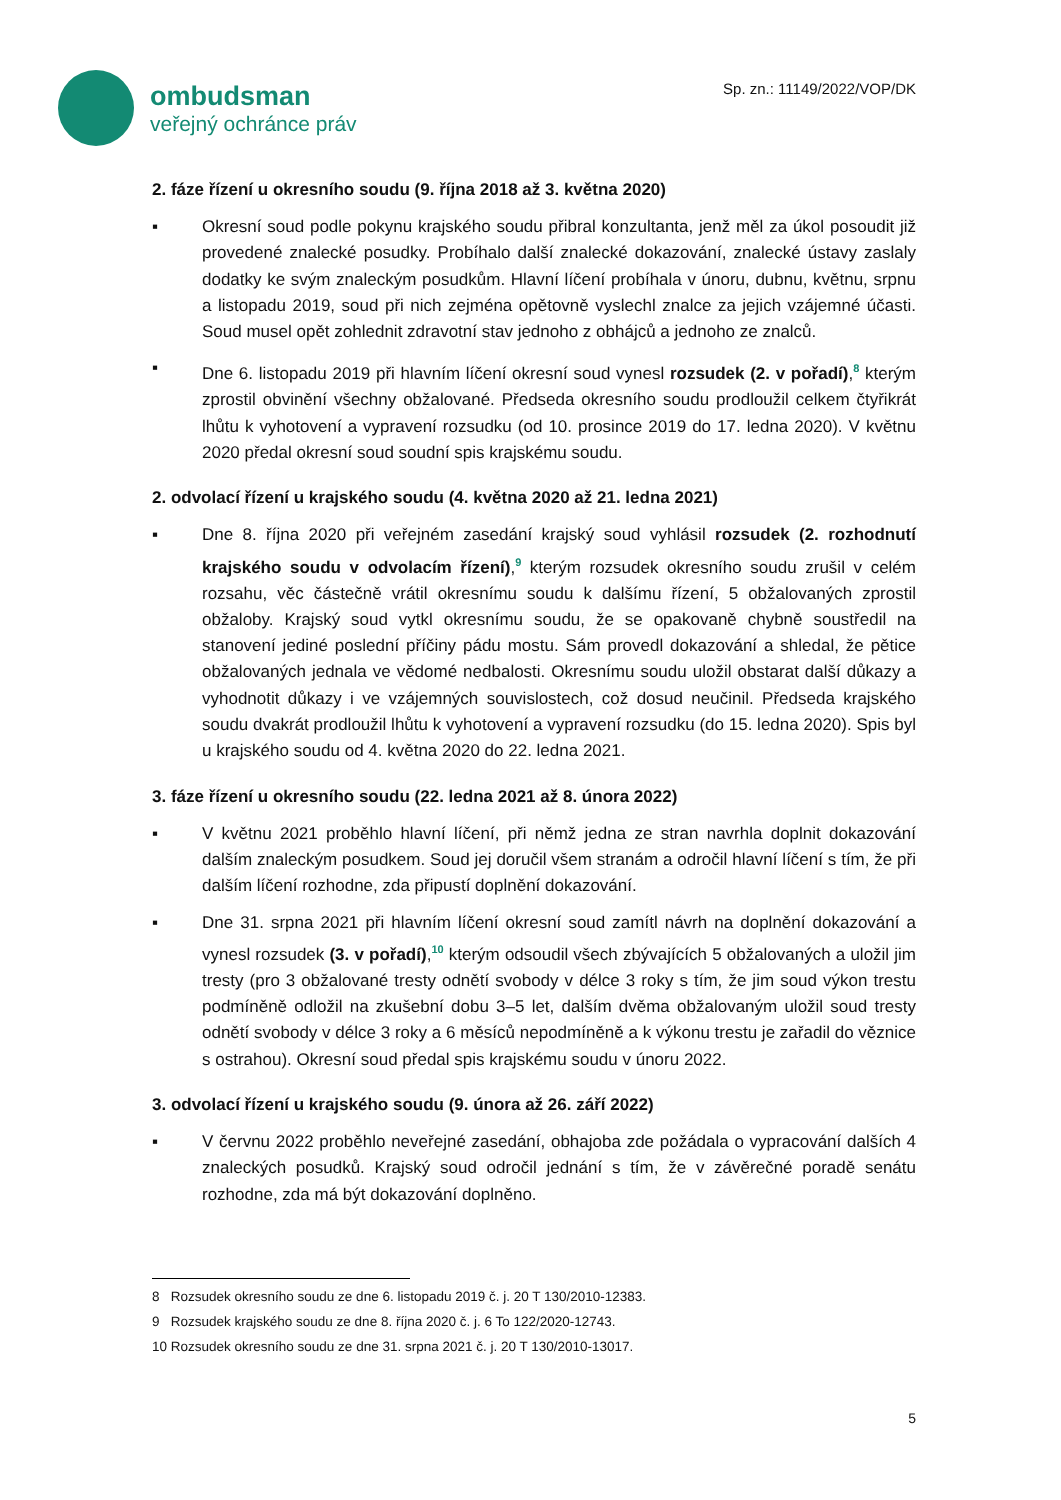ombudsman
veřejný ochránce práv
Sp. zn.: 11149/2022/VOP/DK
2. fáze řízení u okresního soudu (9. října 2018 až 3. května 2020)
▪ Okresní soud podle pokynu krajského soudu přibral konzultanta, jenž měl za úkol posoudit již provedené znalecké posudky. Probíhalo další znalecké dokazování, znalecké ústavy zaslaly dodatky ke svým znaleckým posudkům. Hlavní líčení probíhala v únoru, dubnu, květnu, srpnu a listopadu 2019, soud při nich zejména opětovně vyslechl znalce za jejich vzájemné účasti. Soud musel opět zohlednit zdravotní stav jednoho z obhájců a jednoho ze znalců.
▪ Dne 6. listopadu 2019 při hlavním líčení okresní soud vynesl rozsudek (2. v pořadí),<sup>8</sup> kterým zprostil obvinění všechny obžalované. Předseda okresního soudu prodloužil celkem čtyřikrát lhůtu k vyhotovení a vypravení rozsudku (od 10. prosince 2019 do 17. ledna 2020). V květnu 2020 předal okresní soud soudní spis krajskému soudu.
2. odvolací řízení u krajského soudu (4. května 2020 až 21. ledna 2021)
▪ Dne 8. října 2020 při veřejném zasedání krajský soud vyhlásil rozsudek (2. rozhodnutí krajského soudu v odvolacím řízení),<sup>9</sup> kterým rozsudek okresního soudu zrušil v celém rozsahu, věc částečně vrátil okresnímu soudu k dalšímu řízení, 5 obžalovaných zprostil obžaloby. Krajský soud vytkl okresnímu soudu, že se opakovaně chybně soustředil na stanovení jediné poslední příčiny pádu mostu. Sám provedl dokazování a shledal, že pětice obžalovaných jednala ve vědomé nedbalosti. Okresnímu soudu uložil obstarat další důkazy a vyhodnotit důkazy i ve vzájemných souvislostech, což dosud neučinil. Předseda krajského soudu dvakrát prodloužil lhůtu k vyhotovení a vypravení rozsudku (do 15. ledna 2020). Spis byl u krajského soudu od 4. května 2020 do 22. ledna 2021.
3. fáze řízení u okresního soudu (22. ledna 2021 až 8. února 2022)
▪ V květnu 2021 proběhlo hlavní líčení, při němž jedna ze stran navrhla doplnit dokazování dalším znaleckým posudkem. Soud jej doručil všem stranám a odročil hlavní líčení s tím, že při dalším líčení rozhodne, zda připustí doplnění dokazování.
▪ Dne 31. srpna 2021 při hlavním líčení okresní soud zamítl návrh na doplnění dokazování a vynesl rozsudek (3. v pořadí),<sup>10</sup> kterým odsoudil všech zbývajících 5 obžalovaných a uložil jim tresty (pro 3 obžalované tresty odnětí svobody v délce 3 roky s tím, že jim soud výkon trestu podmíněně odložil na zkušební dobu 3–5 let, dalším dvěma obžalovaným uložil soud tresty odnětí svobody v délce 3 roky a 6 měsíců nepodmíněně a k výkonu trestu je zařadil do věznice s ostrahou). Okresní soud předal spis krajskému soudu v únoru 2022.
3. odvolací řízení u krajského soudu (9. února až 26. září 2022)
▪ V červnu 2022 proběhlo neveřejné zasedání, obhajoba zde požádala o vypracování dalších 4 znaleckých posudků. Krajský soud odročil jednání s tím, že v závěrečné poradě senátu rozhodne, zda má být dokazování doplněno.
8 Rozsudek okresního soudu ze dne 6. listopadu 2019 č. j. 20 T 130/2010-12383.
9 Rozsudek krajského soudu ze dne 8. října 2020 č. j. 6 To 122/2020-12743.
10 Rozsudek okresního soudu ze dne 31. srpna 2021 č. j. 20 T 130/2010-13017.
5